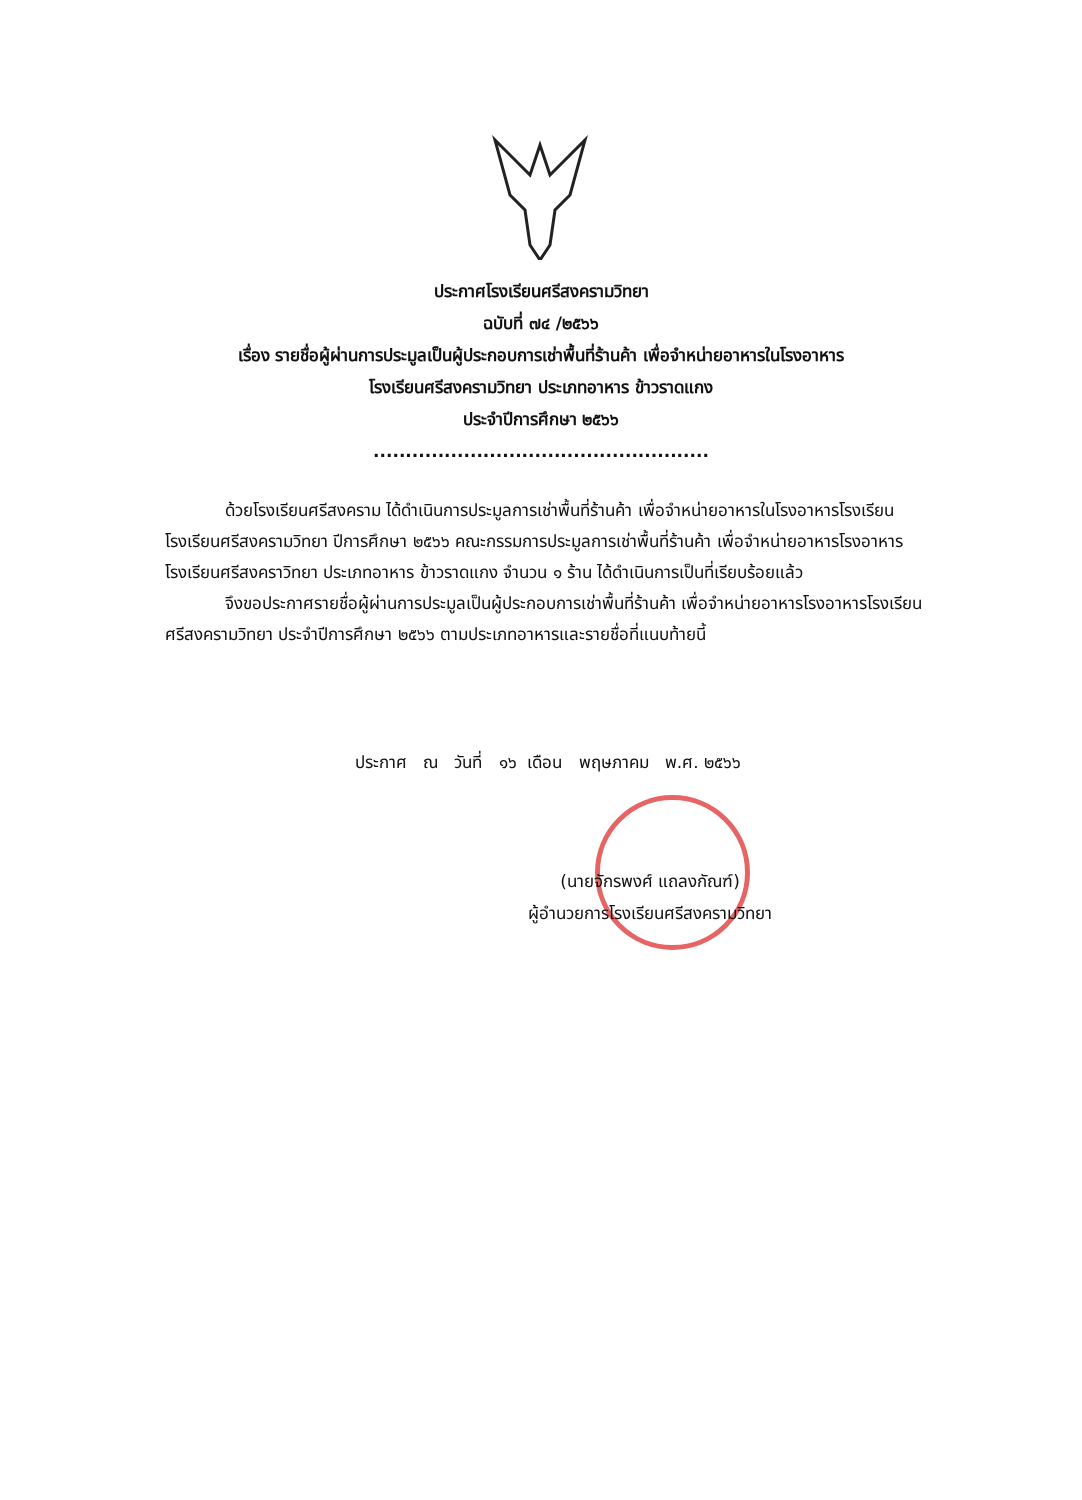ประกาศโรงเรียนศรีสงครามวิทยา
ฉบับที่ ๗๔ /๒๕๖๖
เรื่อง รายชื่อผู้ผ่านการประมูลเป็นผู้ประกอบการเช่าพื้นที่ร้านค้า เพื่อจำหน่ายอาหารในโรงอาหาร
โรงเรียนศรีสงครามวิทยา ประเภทอาหาร ข้าวราดแกง
ประจำปีการศึกษา ๒๕๖๖
....................................................
ด้วยโรงเรียนศรีสงคราม ได้ดำเนินการประมูลการเช่าพื้นที่ร้านค้า เพื่อจำหน่ายอาหารในโรงอาหารโรงเรียนโรงเรียนศรีสงครามวิทยา ปีการศึกษา ๒๕๖๖ คณะกรรมการประมูลการเช่าพื้นที่ร้านค้า เพื่อจำหน่ายอาหารโรงอาหารโรงเรียนศรีสงคราวิทยา ประเภทอาหาร ข้าวราดแกง จำนวน ๑ ร้าน ได้ดำเนินการเป็นที่เรียบร้อยแล้ว
จึงขอประกาศรายชื่อผู้ผ่านการประมูลเป็นผู้ประกอบการเช่าพื้นที่ร้านค้า เพื่อจำหน่ายอาหารโรงอาหารโรงเรียนศรีสงครามวิทยา ประจำปีการศึกษา ๒๕๖๖ ตามประเภทอาหารและรายชื่อที่แนบท้ายนี้
ประกาศ ณ วันที่ ๑๖ เดือน พฤษภาคม พ.ศ. ๒๕๖๖
(นายจักรพงศ์ แถลงกัณฑ์)
ผู้อำนวยการโรงเรียนศรีสงครามวิทยา